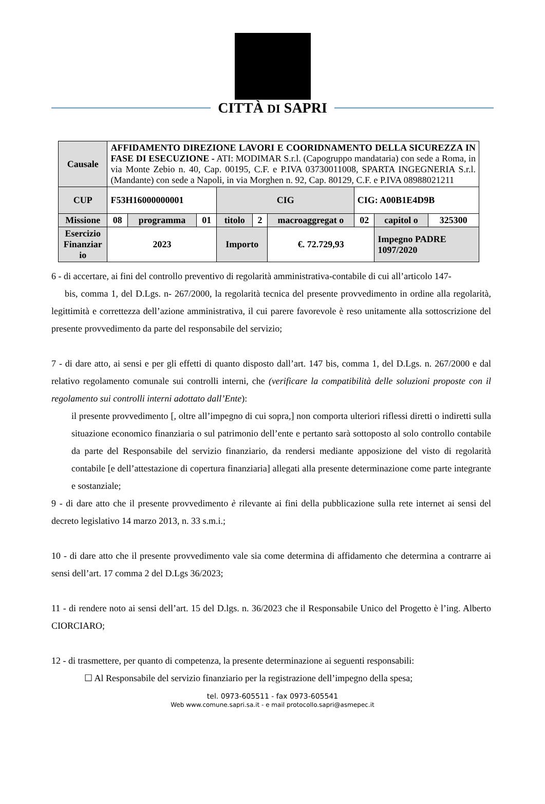CITTÀ DI SAPRI
| Causale | AFFIDAMENTO DIREZIONE LAVORI E COORIDNAMENTO DELLA SICUREZZA IN FASE DI ESECUZIONE - ATI: MODIMAR S.r.l. (Capogruppo mandataria) con sede a Roma, in via Monte Zebio n. 40, Cap. 00195, C.F. e P.IVA 03730011008, SPARTA INGEGNERIA S.r.l. (Mandante) con sede a Napoli, in via Morghen n. 92, Cap. 80129, C.F. e P.IVA 08988021211 | | | | | | | | |
| CUP | F53H16000000001 | | | CIG | | | CIG: A00B1E4D9B | | |
| Missione | 08 | programma | 01 | titolo | 2 | macroaggregat o | 02 | capitol o | 325300 |
| Esercizio Finanziar io | 2023 | | | Importo | | €. 72.729,93 | | Impegno PADRE 1097/2020 | |
6 - di accertare, ai fini del controllo preventivo di regolarità amministrativa-contabile di cui all’articolo 147-
bis, comma 1, del D.Lgs. n- 267/2000, la regolarità tecnica del presente provvedimento in ordine alla regolarità, legittimità e correttezza dell’azione amministrativa, il cui parere favorevole è reso unitamente alla sottoscrizione del presente provvedimento da parte del responsabile del servizio;
7 - di dare atto, ai sensi e per gli effetti di quanto disposto dall’art. 147 bis, comma 1, del D.Lgs. n. 267/2000 e dal relativo regolamento comunale sui controlli interni, che (verificare la compatibilità delle soluzioni proposte con il regolamento sui controlli interni adottato dall’Ente):
il presente provvedimento [, oltre all’impegno di cui sopra,] non comporta ulteriori riflessi diretti o indiretti sulla situazione economico finanziaria o sul patrimonio dell’ente e pertanto sarà sottoposto al solo controllo contabile da parte del Responsabile del servizio finanziario, da rendersi mediante apposizione del visto di regolarità contabile [e dell’attestazione di copertura finanziaria] allegati alla presente determinazione come parte integrante e sostanziale;
9 - di dare atto che il presente provvedimento è rilevante ai fini della pubblicazione sulla rete internet ai sensi del decreto legislativo 14 marzo 2013, n. 33 s.m.i.;
10 - di dare atto che il presente provvedimento vale sia come determina di affidamento che determina a contrarre ai sensi dell’art. 17 comma 2 del D.Lgs 36/2023;
11 - di rendere noto ai sensi dell’art. 15 del D.lgs. n. 36/2023 che il Responsabile Unico del Progetto è l’ing. Alberto CIORCIARO;
12 - di trasmettere, per quanto di competenza, la presente determinazione ai seguenti responsabili:
☐ Al Responsabile del servizio finanziario per la registrazione dell’impegno della spesa;
tel. 0973-605511 - fax 0973-605541
Web www.comune.sapri.sa.it - e mail protocollo.sapri@asmepec.it